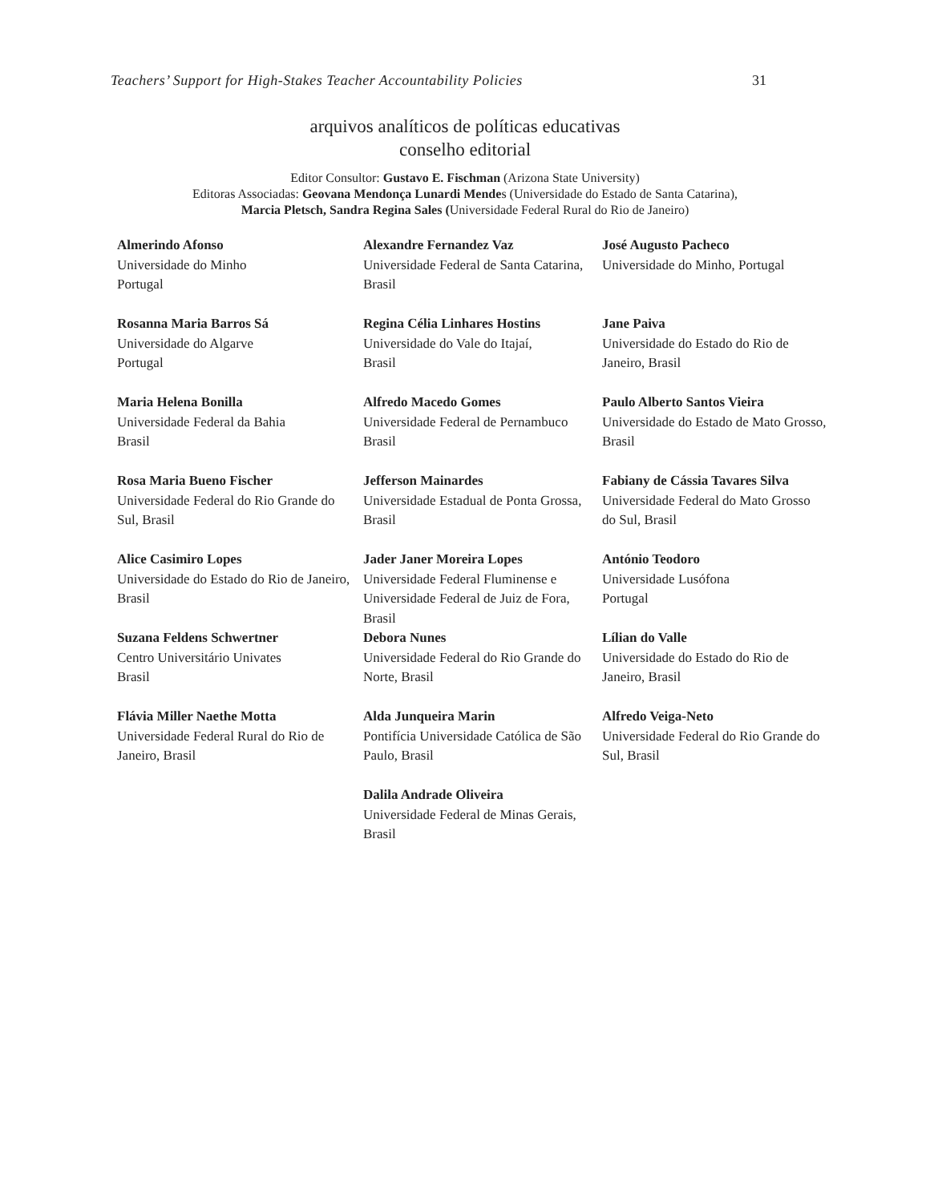Teachers’ Support for High-Stakes Teacher Accountability Policies 31
arquivos analíticos de políticas educativas
conselho editorial
Editor Consultor: Gustavo E. Fischman (Arizona State University)
Editoras Associadas: Geovana Mendonça Lunardi Mendes (Universidade do Estado de Santa Catarina),
Marcia Pletsch, Sandra Regina Sales (Universidade Federal Rural do Rio de Janeiro)
| Almerindo Afonso Universidade do Minho Portugal | Alexandre Fernandez Vaz Universidade Federal de Santa Catarina, Brasil | José Augusto Pacheco Universidade do Minho, Portugal |
| Rosanna Maria Barros Sá Universidade do Algarve Portugal | Regina Célia Linhares Hostins Universidade do Vale do Itajaí, Brasil | Jane Paiva Universidade do Estado do Rio de Janeiro, Brasil |
| Maria Helena Bonilla Universidade Federal da Bahia Brasil | Alfredo Macedo Gomes Universidade Federal de Pernambuco Brasil | Paulo Alberto Santos Vieira Universidade do Estado de Mato Grosso, Brasil |
| Rosa Maria Bueno Fischer Universidade Federal do Rio Grande do Sul, Brasil | Jefferson Mainardes Universidade Estadual de Ponta Grossa, Brasil | Fabiany de Cássia Tavares Silva Universidade Federal do Mato Grosso do Sul, Brasil |
| Alice Casimiro Lopes Universidade do Estado do Rio de Janeiro, Brasil | Jader Janer Moreira Lopes Universidade Federal Fluminense e Universidade Federal de Juiz de Fora, Brasil | António Teodoro Universidade Lusófona Portugal |
| Suzana Feldens Schwertner Centro Universitário Univates Brasil | Debora Nunes Universidade Federal do Rio Grande do Norte, Brasil | Lílian do Valle Universidade do Estado do Rio de Janeiro, Brasil |
| Flávia Miller Naethe Motta Universidade Federal Rural do Rio de Janeiro, Brasil | Alda Junqueira Marin Pontifícia Universidade Católica de São Paulo, Brasil | Alfredo Veiga-Neto Universidade Federal do Rio Grande do Sul, Brasil |
| | Dalila Andrade Oliveira Universidade Federal de Minas Gerais, Brasil | |